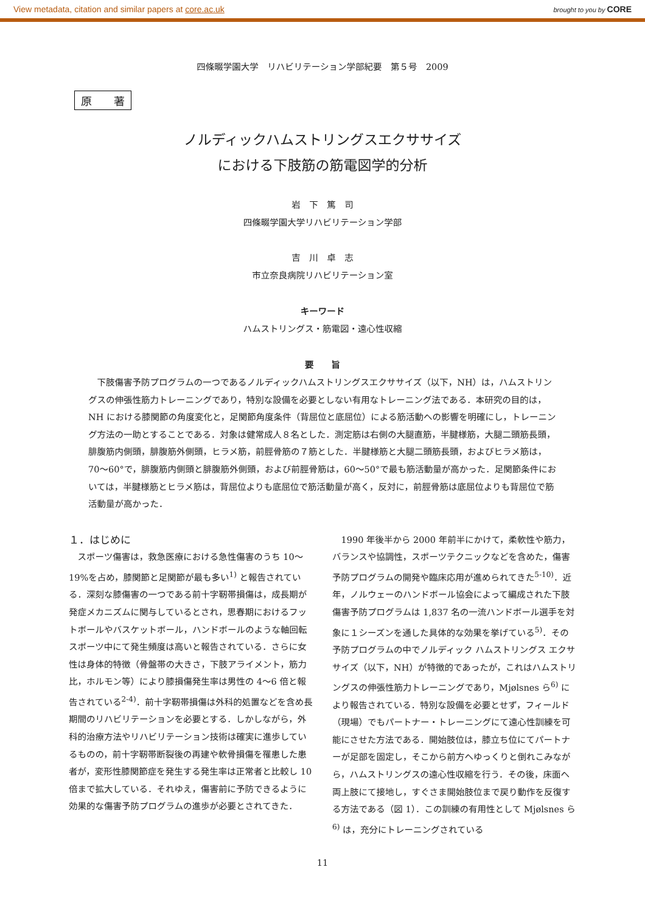View metadata, citation and similar papers at core.ac.uk brought to you by CORE
四條畷学園大学　リハビリテーション学部紀要　第５号　2009
原　　著
ノルディックハムストリングスエクササイズ
における下肢筋の筋電図学的分析
岩　下　篤　司
四條畷学園大学リハビリテーション学部
吉　川　卓　志
市立奈良病院リハビリテーション室
キーワード
ハムストリングス・筋電図・遠心性収縮
要　　旨
下肢傷害予防プログラムの一つであるノルディックハムストリングスエクササイズ（以下，NH）は，ハムストリングスの伸張性筋力トレーニングであり，特別な設備を必要としない有用なトレーニング法である．本研究の目的は，NH における膝関節の角度変化と，足関節角度条件（背屈位と底屈位）による筋活動への影響を明確にし，トレーニング方法の一助とすることである．対象は健常成人８名とした．測定筋は右側の大腿直筋，半腱様筋，大腿二頭筋長頭，腓腹筋内側頭，腓腹筋外側頭，ヒラメ筋，前脛骨筋の７筋とした．半腱様筋と大腿二頭筋長頭，およびヒラメ筋は，70～60°で，腓腹筋内側頭と腓腹筋外側頭，および前脛骨筋は，60～50°で最も筋活動量が高かった．足関節条件においては，半腱様筋とヒラメ筋は，背屈位よりも底屈位で筋活動量が高く，反対に，前脛骨筋は底屈位よりも背屈位で筋活動量が高かった．
１．はじめに
スポーツ傷害は，救急医療における急性傷害のうち 10～19%を占め，膝関節と足関節が最も多い<sup>1)</sup> と報告されている．深刻な膝傷害の一つである前十字靭帯損傷は，成長期が発症メカニズムに関与しているとされ，思春期におけるフットボールやバスケットボール，ハンドボールのような軸回転スポーツ中にて発生頻度は高いと報告されている．さらに女性は身体的特徴（骨盤帯の大きさ，下肢アライメント，筋力比，ホルモン等）により膝損傷発生率は男性の 4～6 倍と報告されている<sup>2-4)</sup>．前十字靭帯損傷は外科的処置などを含め長期間のリハビリテーションを必要とする．しかしながら，外科的治療方法やリハビリテーション技術は確実に進歩しているものの，前十字靭帯断裂後の再建や軟骨損傷を罹患した患者が，変形性膝関節症を発生する発生率は正常者と比較し 10 倍まで拡大している．それゆえ，傷害前に予防できるように効果的な傷害予防プログラムの進歩が必要とされてきた．
1990 年後半から 2000 年前半にかけて，柔軟性や筋力，バランスや協調性，スポーツテクニックなどを含めた，傷害予防プログラムの開発や臨床応用が進められてきた<sup>5-10)</sup>．近年，ノルウェーのハンドボール協会によって編成された下肢傷害予防プログラムは 1,837 名の一流ハンドボール選手を対象に１シーズンを通した具体的な効果を挙げている<sup>5)</sup>．その予防プログラムの中でノルディック ハムストリングス エクササイズ（以下，NH）が特徴的であったが，これはハムストリングスの伸張性筋力トレーニングであり，Mjølsnes ら<sup>6)</sup> により報告されている．特別な設備を必要とせず，フィールド（現場）でもパートナー・トレーニングにて遠心性訓練を可能にさせた方法である．開始肢位は，膝立ち位にてパートナーが足部を固定し，そこから前方へゆっくりと倒れこみながら，ハムストリングスの遠心性収縮を行う．その後，床面へ両上肢にて接地し，すぐさま開始肢位まで戻り動作を反復する方法である（図 1）．この訓練の有用性として Mjølsnes ら<sup>6)</sup> は，充分にトレーニングされている
11